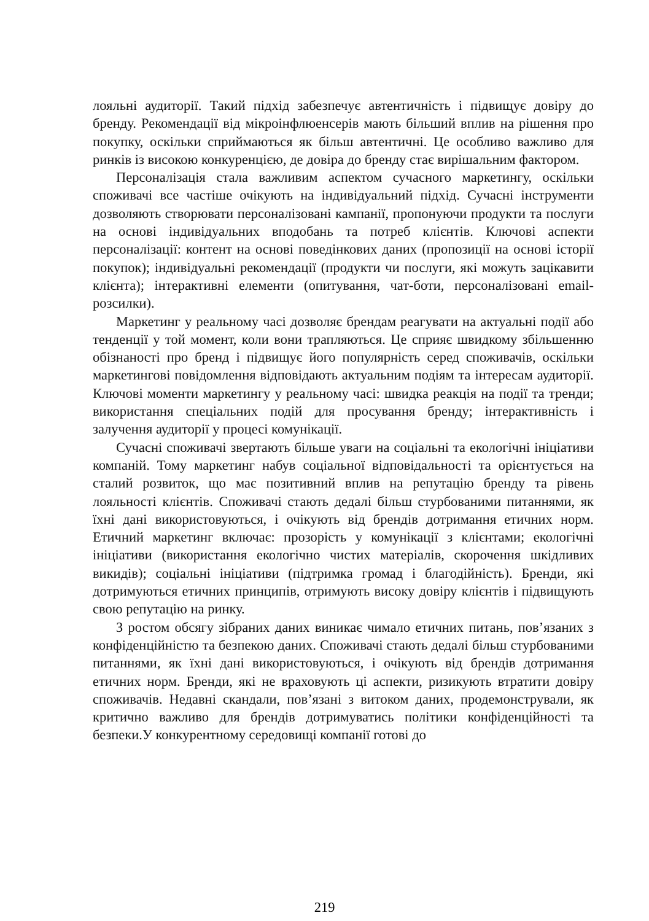лояльні аудиторії. Такий підхід забезпечує автентичність і підвищує довіру до бренду. Рекомендації від мікроінфлюенсерів мають більший вплив на рішення про покупку, оскільки сприймаються як більш автентичні. Це особливо важливо для ринків із високою конкуренцією, де довіра до бренду стає вирішальним фактором.
Персоналізація стала важливим аспектом сучасного маркетингу, оскільки споживачі все частіше очікують на індивідуальний підхід. Сучасні інструменти дозволяють створювати персоналізовані кампанії, пропонуючи продукти та послуги на основі індивідуальних вподобань та потреб клієнтів. Ключові аспекти персоналізації: контент на основі поведінкових даних (пропозиції на основі історії покупок); індивідуальні рекомендації (продукти чи послуги, які можуть зацікавити клієнта); інтерактивні елементи (опитування, чат-боти, персоналізовані email-розсилки).
Маркетинг у реальному часі дозволяє брендам реагувати на актуальні події або тенденції у той момент, коли вони трапляються. Це сприяє швидкому збільшенню обізнаності про бренд і підвищує його популярність серед споживачів, оскільки маркетингові повідомлення відповідають актуальним подіям та інтересам аудиторії. Ключові моменти маркетингу у реальному часі: швидка реакція на події та тренди; використання спеціальних подій для просування бренду; інтерактивність і залучення аудиторії у процесі комунікації.
Сучасні споживачі звертають більше уваги на соціальні та екологічні ініціативи компаній. Тому маркетинг набув соціальної відповідальності та орієнтується на сталий розвиток, що має позитивний вплив на репутацію бренду та рівень лояльності клієнтів. Споживачі стають дедалі більш стурбованими питаннями, як їхні дані використовуються, і очікують від брендів дотримання етичних норм. Етичний маркетинг включає: прозорість у комунікації з клієнтами; екологічні ініціативи (використання екологічно чистих матеріалів, скорочення шкідливих викидів); соціальні ініціативи (підтримка громад і благодійність). Бренди, які дотримуються етичних принципів, отримують високу довіру клієнтів і підвищують свою репутацію на ринку.
З ростом обсягу зібраних даних виникає чимало етичних питань, пов’язаних з конфіденційністю та безпекою даних. Споживачі стають дедалі більш стурбованими питаннями, як їхні дані використовуються, і очікують від брендів дотримання етичних норм. Бренди, які не враховують ці аспекти, ризикують втратити довіру споживачів. Недавні скандали, пов’язані з витоком даних, продемонстрували, як критично важливо для брендів дотримуватись політики конфіденційності та безпеки.У конкурентному середовищі компанії готові до
219